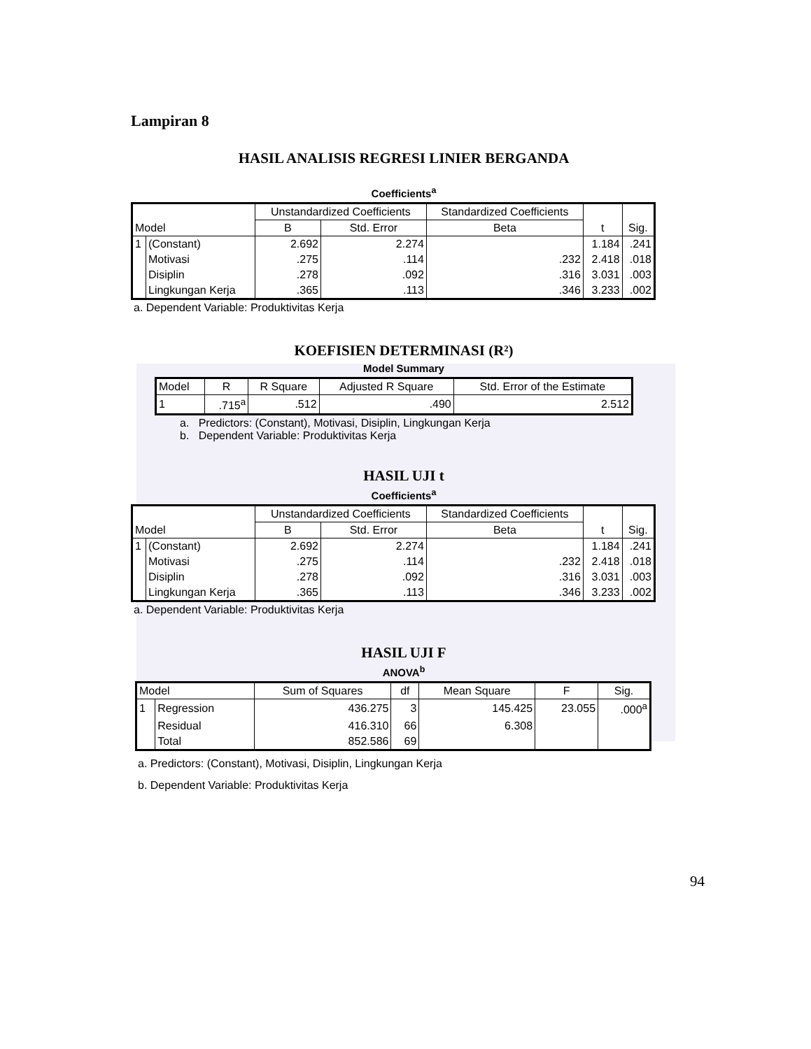Lampiran 8
HASIL ANALISIS REGRESI LINIER BERGANDA
Coefficients<sup>a</sup>
| Model | | Unstandardized Coefficients | | Standardized Coefficients | t | Sig. |
| --- | --- | --- | --- | --- | --- | --- |
| | | B | Std. Error | Beta | | |
| 1 | (Constant) | 2.692 | 2.274 | | 1.184 | .241 |
| | Motivasi | .275 | .114 | .232 | 2.418 | .018 |
| | Disiplin | .278 | .092 | .316 | 3.031 | .003 |
| | Lingkungan Kerja | .365 | .113 | .346 | 3.233 | .002 |
a. Dependent Variable: Produktivitas Kerja
KOEFISIEN DETERMINASI (R²)
Model Summary
| Model | R | R Square | Adjusted R Square | Std. Error of the Estimate |
| --- | --- | --- | --- | --- |
| 1 | .715<sup>a</sup> | .512 | .490 | 2.512 |
a. Predictors: (Constant), Motivasi, Disiplin, Lingkungan Kerja
b. Dependent Variable: Produktivitas Kerja
HASIL UJI t
Coefficients<sup>a</sup>
| Model | | Unstandardized Coefficients | | Standardized Coefficients | t | Sig. |
| --- | --- | --- | --- | --- | --- | --- |
| | | B | Std. Error | Beta | | |
| 1 | (Constant) | 2.692 | 2.274 | | 1.184 | .241 |
| | Motivasi | .275 | .114 | .232 | 2.418 | .018 |
| | Disiplin | .278 | .092 | .316 | 3.031 | .003 |
| | Lingkungan Kerja | .365 | .113 | .346 | 3.233 | .002 |
a. Dependent Variable: Produktivitas Kerja
HASIL UJI F
ANOVA<sup>b</sup>
| Model | | Sum of Squares | df | Mean Square | F | Sig. |
| --- | --- | --- | --- | --- | --- | --- |
| 1 | Regression | 436.275 | 3 | 145.425 | 23.055 | .000<sup>a</sup> |
| | Residual | 416.310 | 66 | 6.308 | | |
| | Total | 852.586 | 69 | | | |
a. Predictors: (Constant), Motivasi, Disiplin, Lingkungan Kerja
b. Dependent Variable: Produktivitas Kerja
94